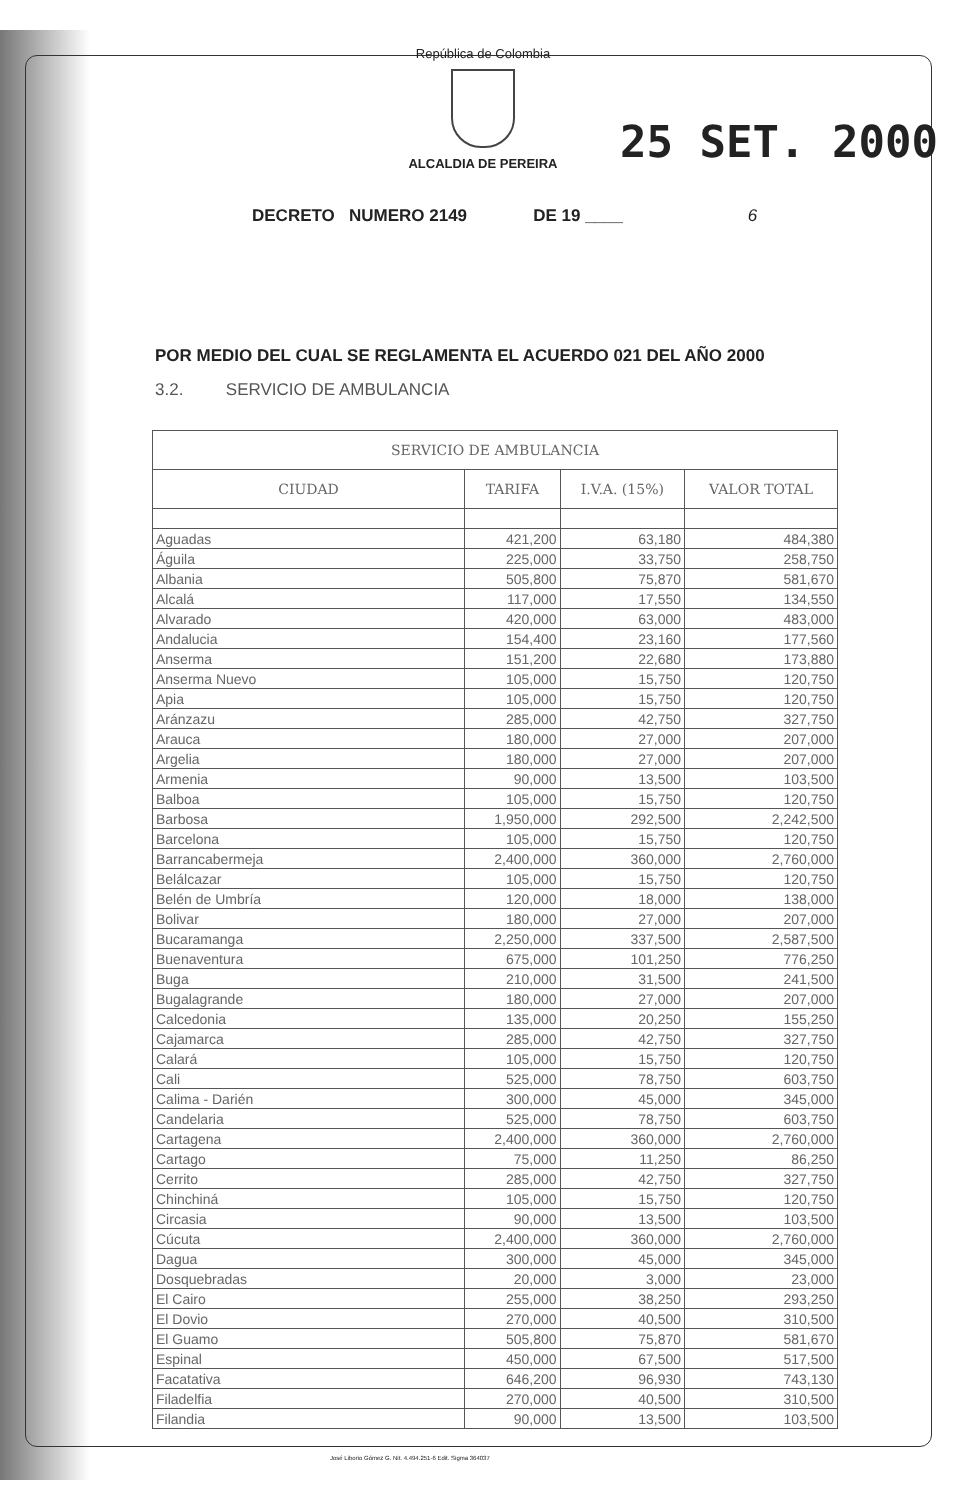República de Colombia
ALCALDIA DE PEREIRA 25 SET. 2000
DECRETO NUMERO 2149 DE 19 ____ 6
POR MEDIO DEL CUAL SE REGLAMENTA EL ACUERDO 021 DEL AÑO 2000
3.2. SERVICIO DE AMBULANCIA
| SERVICIO DE AMBULANCIA | | | |
| --- | --- | --- | --- |
| CIUDAD | TARIFA | I.V.A. (15%) | VALOR TOTAL |
| Aguadas | 421,200 | 63,180 | 484,380 |
| Águila | 225,000 | 33,750 | 258,750 |
| Albania | 505,800 | 75,870 | 581,670 |
| Alcalá | 117,000 | 17,550 | 134,550 |
| Alvarado | 420,000 | 63,000 | 483,000 |
| Andalucia | 154,400 | 23,160 | 177,560 |
| Anserma | 151,200 | 22,680 | 173,880 |
| Anserma Nuevo | 105,000 | 15,750 | 120,750 |
| Apia | 105,000 | 15,750 | 120,750 |
| Aránzazu | 285,000 | 42,750 | 327,750 |
| Arauca | 180,000 | 27,000 | 207,000 |
| Argelia | 180,000 | 27,000 | 207,000 |
| Armenia | 90,000 | 13,500 | 103,500 |
| Balboa | 105,000 | 15,750 | 120,750 |
| Barbosa | 1,950,000 | 292,500 | 2,242,500 |
| Barcelona | 105,000 | 15,750 | 120,750 |
| Barrancabermeja | 2,400,000 | 360,000 | 2,760,000 |
| Belálcazar | 105,000 | 15,750 | 120,750 |
| Belén de Umbría | 120,000 | 18,000 | 138,000 |
| Bolivar | 180,000 | 27,000 | 207,000 |
| Bucaramanga | 2,250,000 | 337,500 | 2,587,500 |
| Buenaventura | 675,000 | 101,250 | 776,250 |
| Buga | 210,000 | 31,500 | 241,500 |
| Bugalagrande | 180,000 | 27,000 | 207,000 |
| Calcedonia | 135,000 | 20,250 | 155,250 |
| Cajamarca | 285,000 | 42,750 | 327,750 |
| Calará | 105,000 | 15,750 | 120,750 |
| Cali | 525,000 | 78,750 | 603,750 |
| Calima - Darién | 300,000 | 45,000 | 345,000 |
| Candelaria | 525,000 | 78,750 | 603,750 |
| Cartagena | 2,400,000 | 360,000 | 2,760,000 |
| Cartago | 75,000 | 11,250 | 86,250 |
| Cerrito | 285,000 | 42,750 | 327,750 |
| Chinchiná | 105,000 | 15,750 | 120,750 |
| Circasia | 90,000 | 13,500 | 103,500 |
| Cúcuta | 2,400,000 | 360,000 | 2,760,000 |
| Dagua | 300,000 | 45,000 | 345,000 |
| Dosquebradas | 20,000 | 3,000 | 23,000 |
| El Cairo | 255,000 | 38,250 | 293,250 |
| El Dovio | 270,000 | 40,500 | 310,500 |
| El Guamo | 505,800 | 75,870 | 581,670 |
| Espinal | 450,000 | 67,500 | 517,500 |
| Facatativa | 646,200 | 96,930 | 743,130 |
| Filadelfia | 270,000 | 40,500 | 310,500 |
| Filandia | 90,000 | 13,500 | 103,500 |
José Liborio Gómez G. Nit. 4.494.251-6 Edit. Sigma 364037